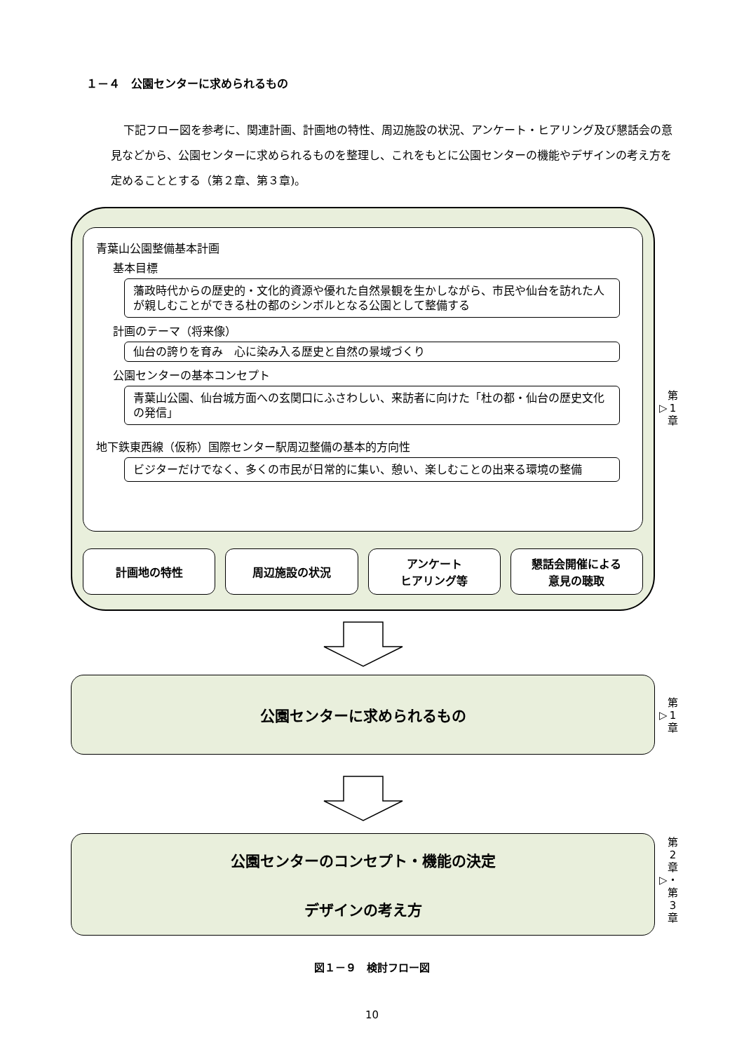１－４　公園センターに求められるもの
下記フロー図を参考に、関連計画、計画地の特性、周辺施設の状況、アンケート・ヒアリング及び懇話会の意見などから、公園センターに求められるものを整理し、これをもとに公園センターの機能やデザインの考え方を定めることとする（第２章、第３章)。
青葉山公園整備基本計画
基本目標
藩政時代からの歴史的・文化的資源や優れた自然景観を生かしながら、市民や仙台を訪れた人が親しむことができる杜の都のシンボルとなる公園として整備する
計画のテーマ（将来像）
仙台の誇りを育み　心に染み入る歴史と自然の景域づくり
公園センターの基本コンセプト
青葉山公園、仙台城方面への玄関口にふさわしい、来訪者に向けた「杜の都・仙台の歴史文化の発信」
地下鉄東西線（仮称）国際センター駅周辺整備の基本的方向性
ビジターだけでなく、多くの市民が日常的に集い、憩い、楽しむことの出来る環境の整備
計画地の特性 周辺施設の状況 アンケート
ヒアリング等
懇話会開催による
意見の聴取
▷ 第
1
章
公園センターに求められるもの
▷ 第
1
章
公園センターのコンセプト・機能の決定
デザインの考え方
▷ 第
2
章
・
第
3
章
図１－９　検討フロー図
10